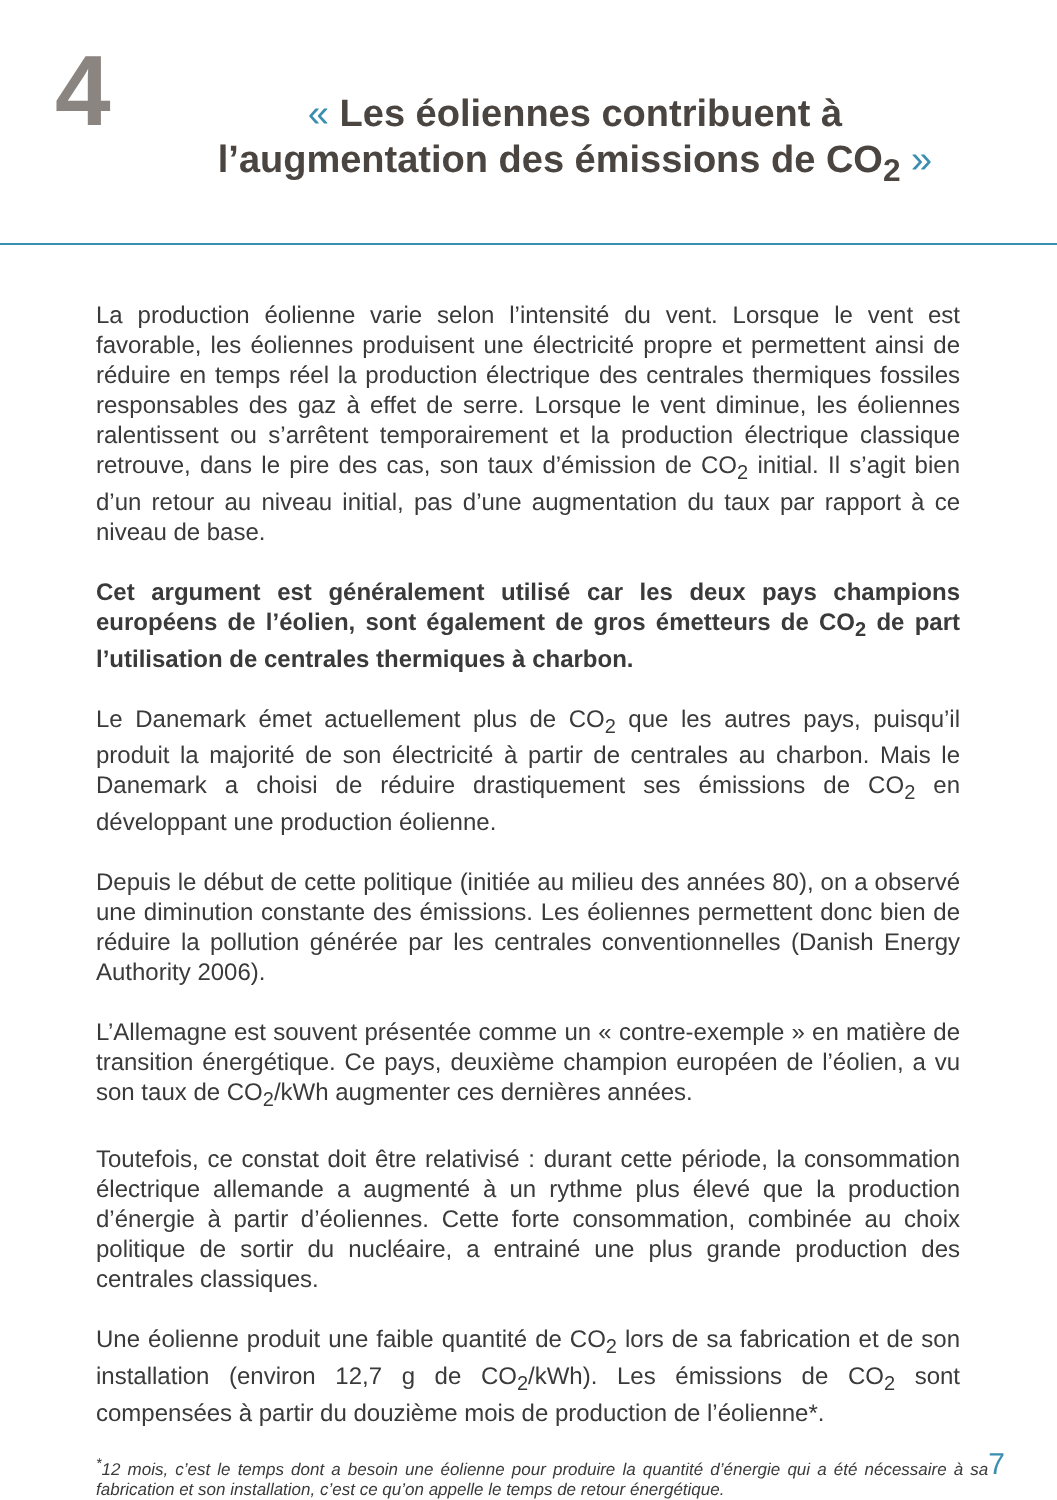4
« Les éoliennes contribuent à
l’augmentation des émissions de CO<sub>2</sub> »
La production éolienne varie selon l’intensité du vent. Lorsque le vent est favorable, les éoliennes produisent une électricité propre et permettent ainsi de réduire en temps réel la production électrique des centrales thermiques fossiles responsables des gaz à effet de serre. Lorsque le vent diminue, les éoliennes ralentissent ou s’arrêtent temporairement et la production électrique classique retrouve, dans le pire des cas, son taux d’émission de CO<sub>2</sub> initial. Il s’agit bien d’un retour au niveau initial, pas d’une augmentation du taux par rapport à ce niveau de base.
Cet argument est généralement utilisé car les deux pays champions européens de l’éolien, sont également de gros émetteurs de CO<sub>2</sub> de part l’utilisation de centrales thermiques à charbon.
Le Danemark émet actuellement plus de CO<sub>2</sub> que les autres pays, puisqu’il produit la majorité de son électricité à partir de centrales au charbon. Mais le Danemark a choisi de réduire drastiquement ses émissions de CO<sub>2</sub> en développant une production éolienne.
Depuis le début de cette politique (initiée au milieu des années 80), on a observé une diminution constante des émissions. Les éoliennes permettent donc bien de réduire la pollution générée par les centrales conventionnelles (Danish Energy Authority 2006).
L’Allemagne est souvent présentée comme un « contre-exemple » en matière de transition énergétique. Ce pays, deuxième champion européen de l’éolien, a vu son taux de CO<sub>2</sub>/kWh augmenter ces dernières années.
Toutefois, ce constat doit être relativisé : durant cette période, la consommation électrique allemande a augmenté à un rythme plus élevé que la production d’énergie à partir d’éoliennes. Cette forte consommation, combinée au choix politique de sortir du nucléaire, a entrainé une plus grande production des centrales classiques.
Une éolienne produit une faible quantité de CO<sub>2</sub> lors de sa fabrication et de son installation (environ 12,7 g de CO<sub>2</sub>/kWh). Les émissions de CO<sub>2</sub> sont compensées à partir du douzième mois de production de l’éolienne*.
<sup>*</sup> 12 mois, c’est le temps dont a besoin une éolienne pour produire la quantité d’énergie qui a été nécessaire à sa fabrication et son installation, c’est ce qu’on appelle le temps de retour énergétique.
7